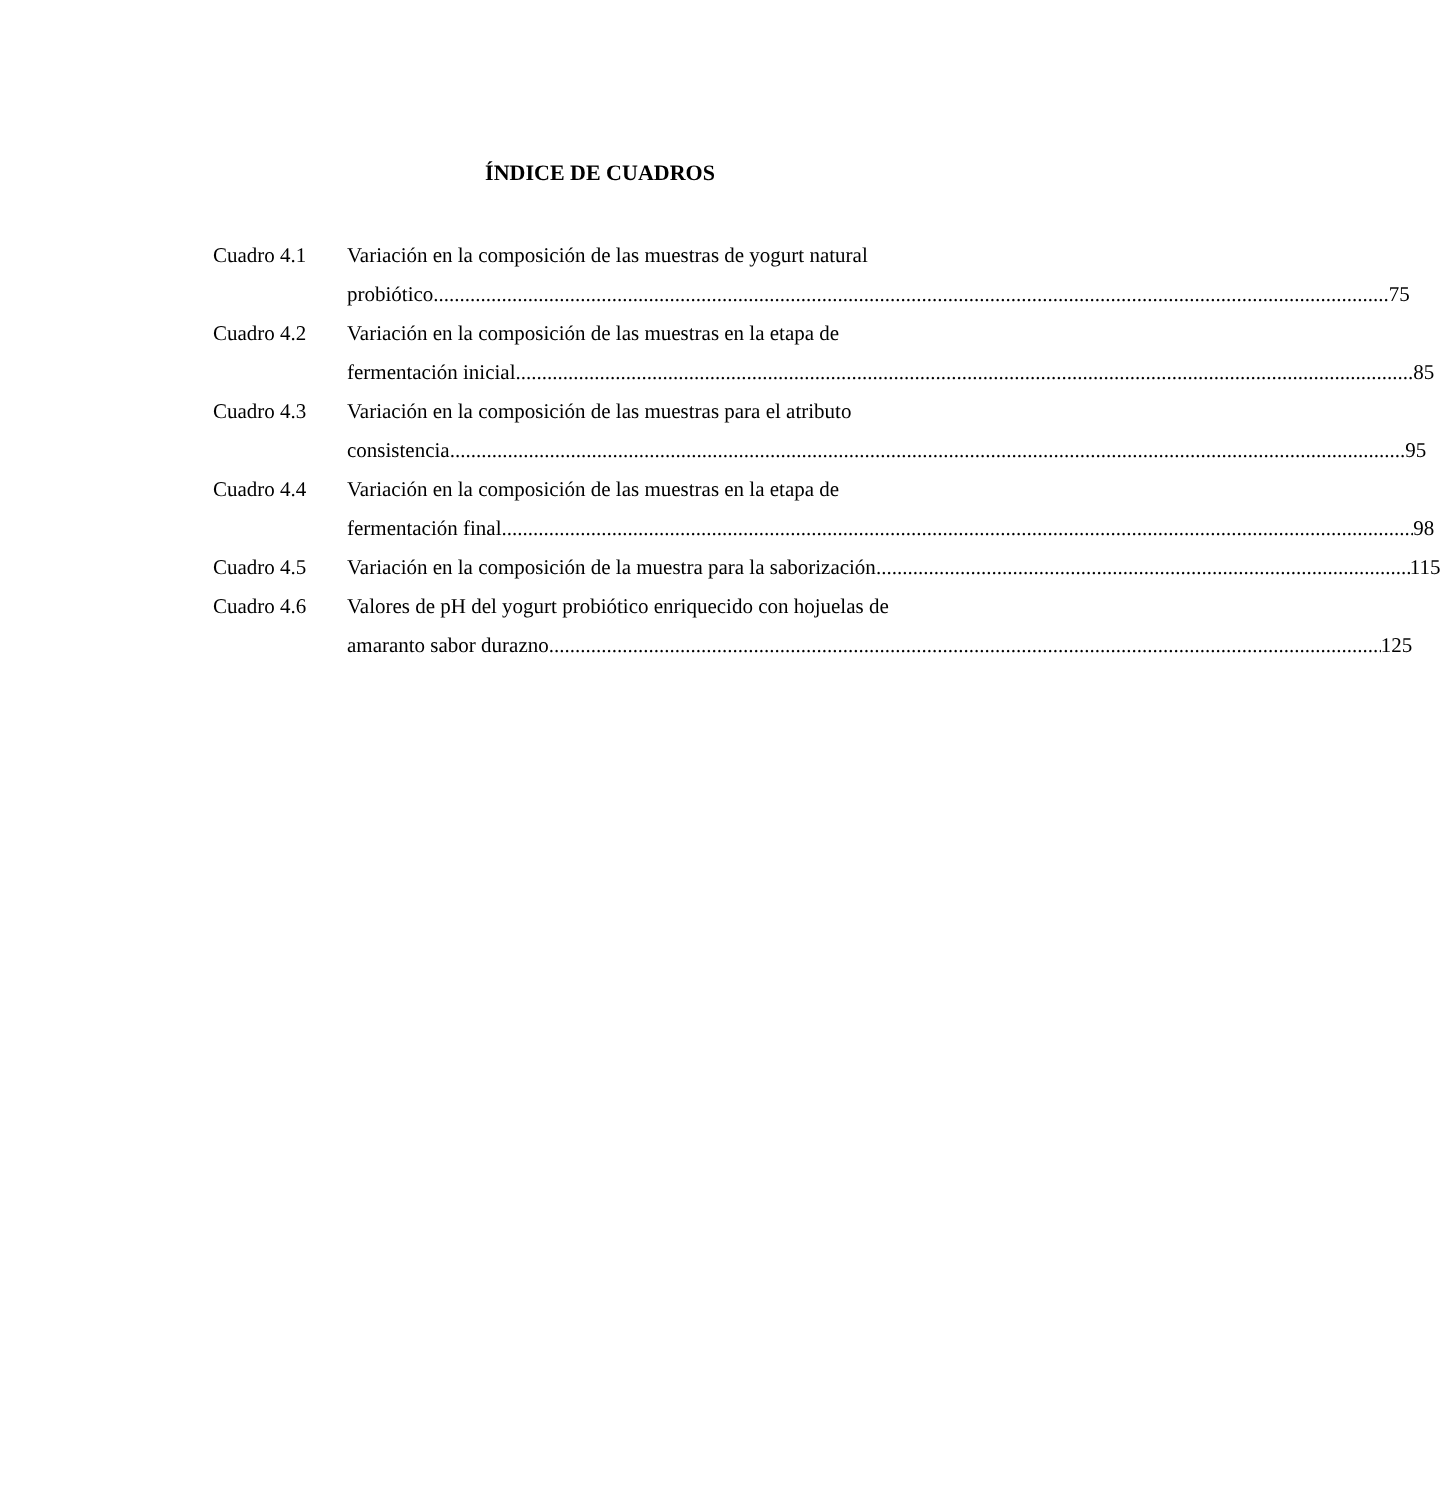ÍNDICE DE CUADROS
Cuadro 4.1 Variación en la composición de las muestras de yogurt natural
probiótico 75
Cuadro 4.2 Variación en la composición de las muestras en la etapa de
fermentación inicial 85
Cuadro 4.3 Variación en la composición de las muestras para el atributo
consistencia 95
Cuadro 4.4 Variación en la composición de las muestras en la etapa de
fermentación final 98
Cuadro 4.5 Variación en la composición de la muestra para la saborización 115
Cuadro 4.6 Valores de pH del yogurt probiótico enriquecido con hojuelas de
amaranto sabor durazno 125